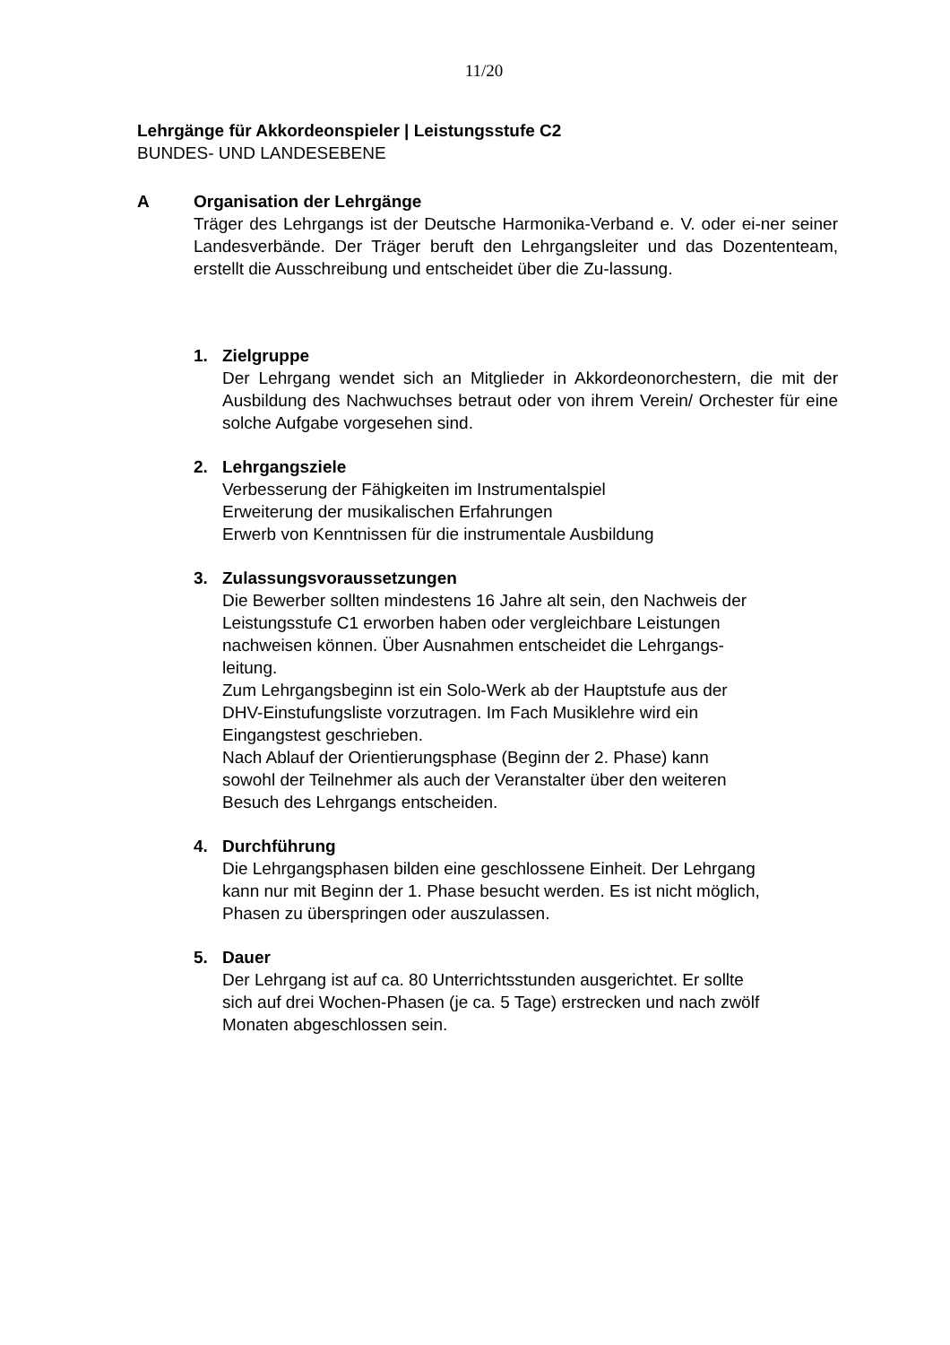11/20
Lehrgänge für Akkordeonspieler | Leistungsstufe C2
BUNDES- UND LANDESEBENE
A Organisation der Lehrgänge
Träger des Lehrgangs ist der Deutsche Harmonika-Verband e. V. oder ei-ner seiner Landesverbände. Der Träger beruft den Lehrgangsleiter und das Dozententeam, erstellt die Ausschreibung und entscheidet über die Zu-lassung.
1. Zielgruppe
Der Lehrgang wendet sich an Mitglieder in Akkordeonorchestern, die mit der Ausbildung des Nachwuchses betraut oder von ihrem Verein/ Orchester für eine solche Aufgabe vorgesehen sind.
2. Lehrgangsziele
Verbesserung der Fähigkeiten im Instrumentalspiel
Erweiterung der musikalischen Erfahrungen
Erwerb von Kenntnissen für die instrumentale Ausbildung
3. Zulassungsvoraussetzungen
Die Bewerber sollten mindestens 16 Jahre alt sein, den Nachweis der
Leistungsstufe C1 erworben haben oder vergleichbare Leistungen
nachweisen können. Über Ausnahmen entscheidet die Lehrgangs-
leitung.
Zum Lehrgangsbeginn ist ein Solo-Werk ab der Hauptstufe aus der
DHV-Einstufungsliste vorzutragen. Im Fach Musiklehre wird ein
Eingangstest geschrieben.
Nach Ablauf der Orientierungsphase (Beginn der 2. Phase) kann
sowohl der Teilnehmer als auch der Veranstalter über den weiteren
Besuch des Lehrgangs entscheiden.
4. Durchführung
Die Lehrgangsphasen bilden eine geschlossene Einheit. Der Lehrgang
kann nur mit Beginn der 1. Phase besucht werden. Es ist nicht möglich,
Phasen zu überspringen oder auszulassen.
5. Dauer
Der Lehrgang ist auf ca. 80 Unterrichtsstunden ausgerichtet. Er sollte
sich auf drei Wochen-Phasen (je ca. 5 Tage) erstrecken und nach zwölf
Monaten abgeschlossen sein.